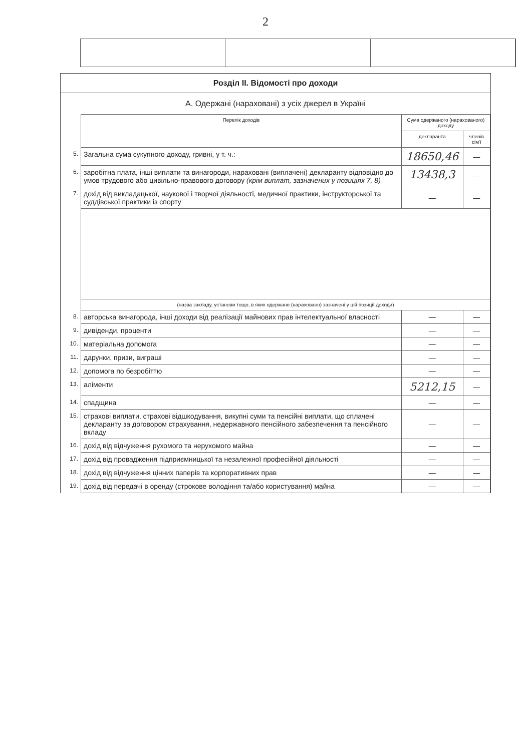2
Розділ II. Відомості про доходи
А. Одержані (нараховані) з усіх джерел в Україні
| | Перелік доходів | Сума одержаного (нарахованого) доходу | |
| | | декларанта | членів сім'ї |
| 5. | Загальна сума сукупного доходу, гривні, у т. ч.: | 18650,46 | — |
| 6. | заробітна плата, інші виплати та винагороди, нараховані (виплачені) декларанту відповідно до умов трудового або цивільно-правового договору (крім виплат, зазначених у позиціях 7, 8) | 13438,3 | — |
| 7. | дохід від викладацької, наукової і творчої діяльності, медичної практики, інструкторської та суддівської практики із спорту | — | — |
| | (назва закладу, установи тощо, в яких одержано (нараховано) зазначені у цій позиції доходи) | | |
| 8. | авторська винагорода, інші доходи від реалізації майнових прав інтелектуальної власності | — | — |
| 9. | дивіденди, проценти | — | — |
| 10. | матеріальна допомога | — | — |
| 11. | дарунки, призи, виграші | — | — |
| 12. | допомога по безробіттю | — | — |
| 13. | аліменти | 5212,15 | — |
| 14. | спадщина | — | — |
| 15. | страхові виплати, страхові відшкодування, викупні суми та пенсійні виплати, що сплачені декларанту за договором страхування, недержавного пенсійного забезпечення та пенсійного вкладу | — | — |
| 16. | дохід від відчуження рухомого та нерухомого майна | — | — |
| 17. | дохід від провадження підприємницької та незалежної професійної діяльності | — | — |
| 18. | дохід від відчуження цінних паперів та корпоративних прав | — | — |
| 19. | дохід від передачі в оренду (строкове володіння та/або користування) майна | — | — |